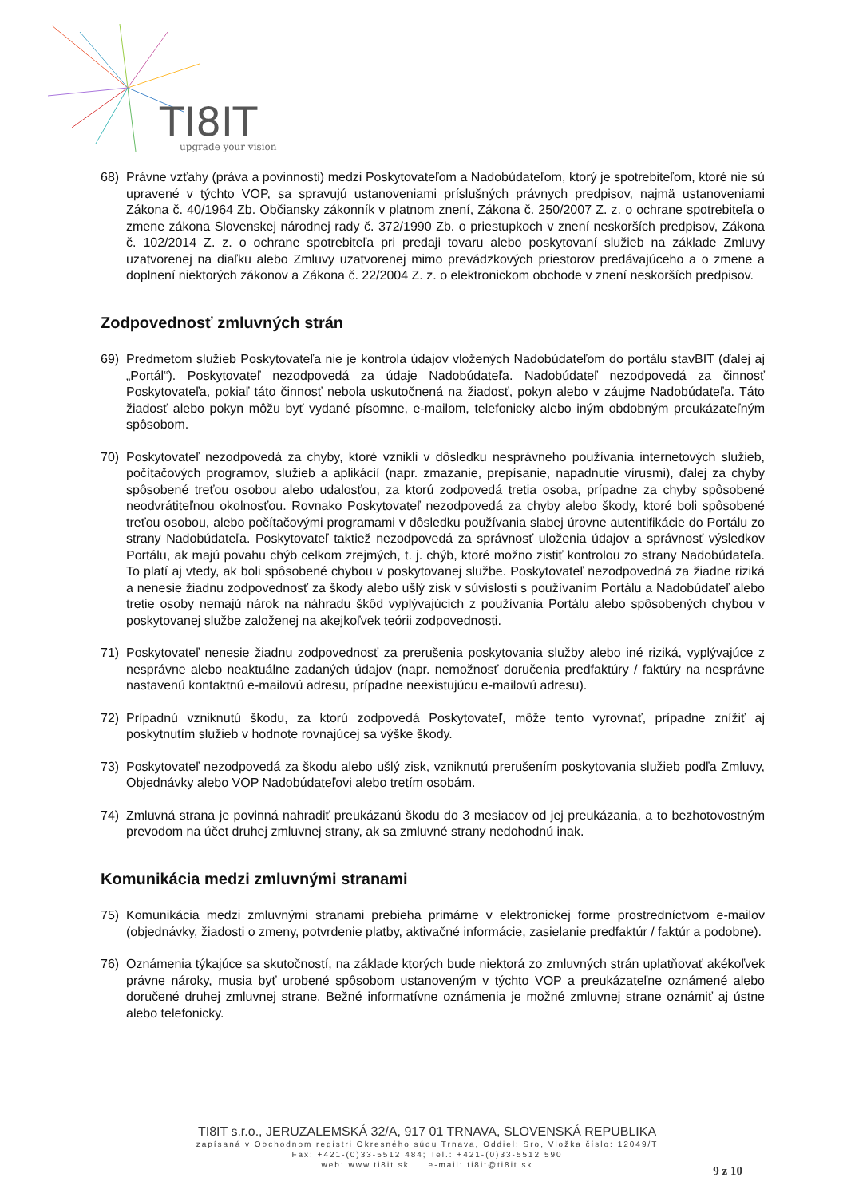TI8IT
upgrade your vision
68) Právne vzťahy (práva a povinnosti) medzi Poskytovateľom a Nadobúdateľom, ktorý je spotrebiteľom, ktoré nie sú upravené v týchto VOP, sa spravujú ustanoveniami príslušných právnych predpisov, najmä ustanoveniami Zákona č. 40/1964 Zb. Občiansky zákonník v platnom znení, Zákona č. 250/2007 Z. z. o ochrane spotrebiteľa o zmene zákona Slovenskej národnej rady č. 372/1990 Zb. o priestupkoch v znení neskorších predpisov, Zákona č. 102/2014 Z. z. o ochrane spotrebiteľa pri predaji tovaru alebo poskytovaní služieb na základe Zmluvy uzatvorenej na diaľku alebo Zmluvy uzatvorenej mimo prevádzkových priestorov predávajúceho a o zmene a doplnení niektorých zákonov a Zákona č. 22/2004 Z. z. o elektronickom obchode v znení neskorších predpisov.
Zodpovednosť zmluvných strán
69) Predmetom služieb Poskytovateľa nie je kontrola údajov vložených Nadobúdateľom do portálu stavBIT (ďalej aj „Portál“). Poskytovateľ nezodpovedá za údaje Nadobúdateľa. Nadobúdateľ nezodpovedá za činnosť Poskytovateľa, pokiaľ táto činnosť nebola uskutočnená na žiadosť, pokyn alebo v záujme Nadobúdateľa. Táto žiadosť alebo pokyn môžu byť vydané písomne, e-mailom, telefonicky alebo iným obdobným preukázateľným spôsobom.
70) Poskytovateľ nezodpovedá za chyby, ktoré vznikli v dôsledku nesprávneho používania internetových služieb, počítačových programov, služieb a aplikácií (napr. zmazanie, prepísanie, napadnutie vírusmi), ďalej za chyby spôsobené treťou osobou alebo udalosťou, za ktorú zodpovedá tretia osoba, prípadne za chyby spôsobené neodvrátiteľnou okolnosťou. Rovnako Poskytovateľ nezodpovedá za chyby alebo škody, ktoré boli spôsobené treťou osobou, alebo počítačovými programami v dôsledku používania slabej úrovne autentifikácie do Portálu zo strany Nadobúdateľa. Poskytovateľ taktiež nezodpovedá za správnosť uloženia údajov a správnosť výsledkov Portálu, ak majú povahu chýb celkom zrejmých, t. j. chýb, ktoré možno zistiť kontrolou zo strany Nadobúdateľa. To platí aj vtedy, ak boli spôsobené chybou v poskytovanej službe. Poskytovateľ nezodpovedná za žiadne riziká a nenesie žiadnu zodpovednosť za škody alebo ušlý zisk v súvislosti s používaním Portálu a Nadobúdateľ alebo tretie osoby nemajú nárok na náhradu škôd vyplývajúcich z používania Portálu alebo spôsobených chybou v poskytovanej službe založenej na akejkoľvek teórii zodpovednosti.
71) Poskytovateľ nenesie žiadnu zodpovednosť za prerušenia poskytovania služby alebo iné riziká, vyplývajúce z nesprávne alebo neaktuálne zadaných údajov (napr. nemožnosť doručenia predfaktúry / faktúry na nesprávne nastavenú kontaktnú e-mailovú adresu, prípadne neexistujúcu e-mailovú adresu).
72) Prípadnú vzniknutú škodu, za ktorú zodpovedá Poskytovateľ, môže tento vyrovnať, prípadne znížiť aj poskytnutím služieb v hodnote rovnajúcej sa výške škody.
73) Poskytovateľ nezodpovedá za škodu alebo ušlý zisk, vzniknutú prerušením poskytovania služieb podľa Zmluvy, Objednávky alebo VOP Nadobúdateľovi alebo tretím osobám.
74) Zmluvná strana je povinná nahradiť preukázanú škodu do 3 mesiacov od jej preukázania, a to bezhotovostným prevodom na účet druhej zmluvnej strany, ak sa zmluvné strany nedohodnú inak.
Komunikácia medzi zmluvnými stranami
75) Komunikácia medzi zmluvnými stranami prebieha primárne v elektronickej forme prostredníctvom e-mailov (objednávky, žiadosti o zmeny, potvrdenie platby, aktivačné informácie, zasielanie predfaktúr / faktúr a podobne).
76) Oznámenia týkajúce sa skutočností, na základe ktorých bude niektorá zo zmluvných strán uplatňovať akékoľvek právne nároky, musia byť urobené spôsobom ustanoveným v týchto VOP a preukázateľne oznámené alebo doručené druhej zmluvnej strane. Bežné informatívne oznámenia je možné zmluvnej strane oznámiť aj ústne alebo telefonicky.
TI8IT s.r.o., JERUZALEMSKÁ 32/A, 917 01 TRNAVA, SLOVENSKÁ REPUBLIKA
zapísaná v Obchodnom registri Okresného súdu Trnava, Oddiel: Sro, Vložka číslo: 12049/T
Fax: +421-(0)33-5512 484; Tel.: +421-(0)33-5512 590
web: www.ti8it.sk e-mail: ti8it@ti8it.sk
9 z 10